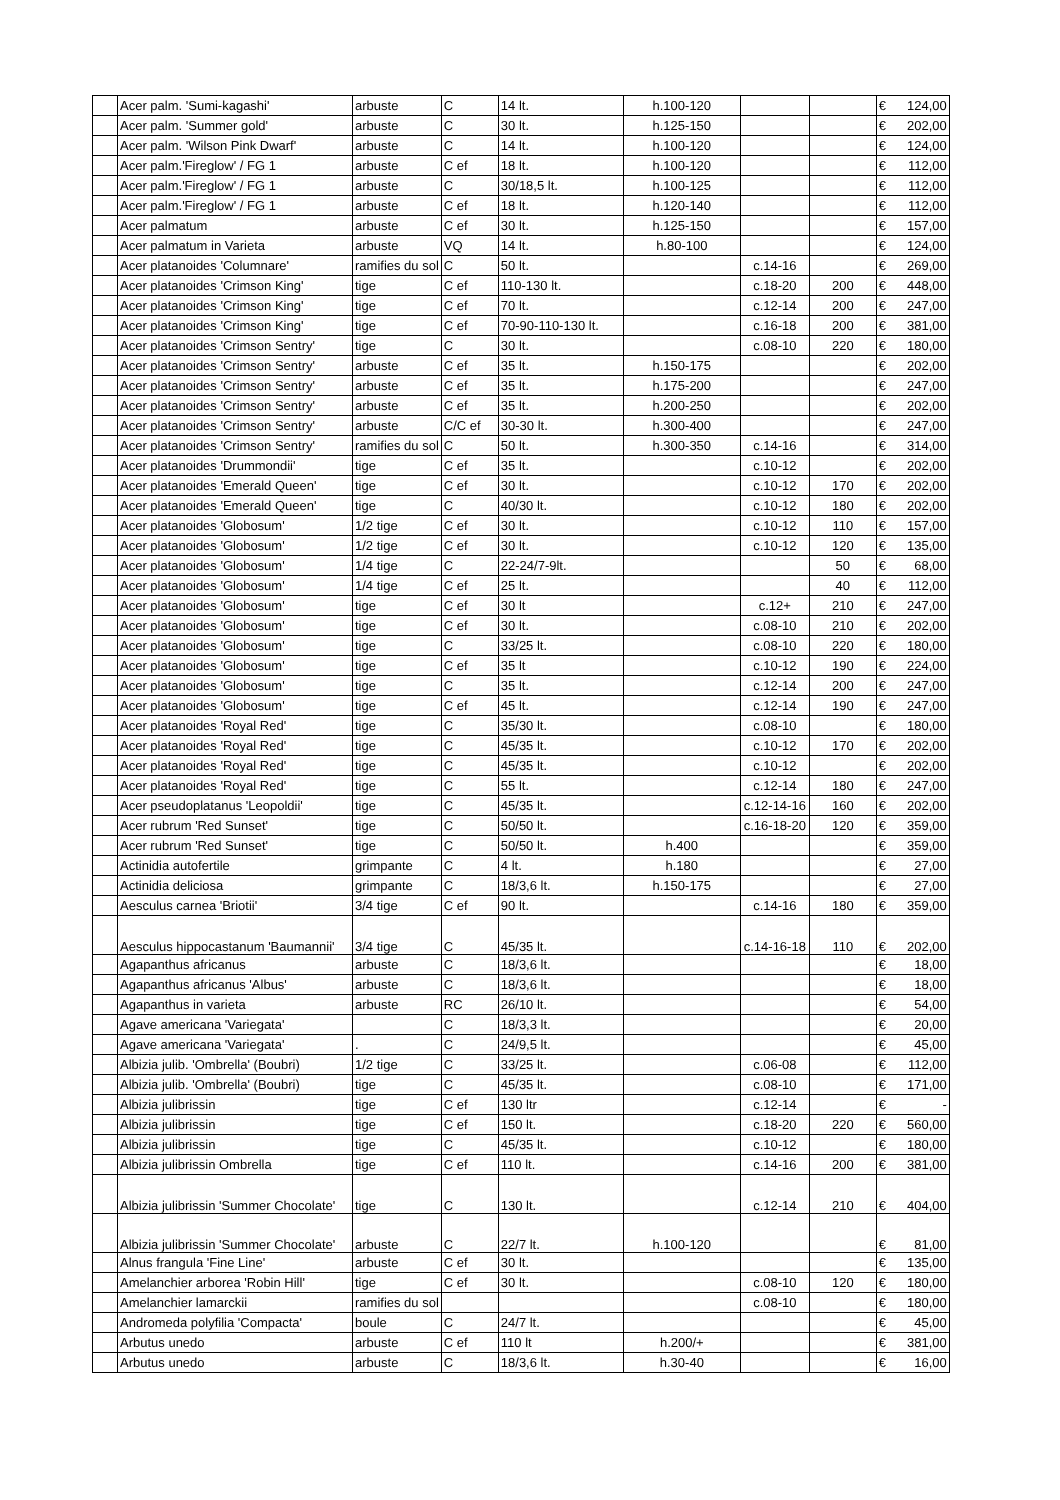| | Acer palm. 'Sumi-kagashi' | arbuste | C | 14 lt. | h.100-120 | | | € | 124,00 |
| | Acer palm. 'Summer gold' | arbuste | C | 30 lt. | h.125-150 | | | € | 202,00 |
| | Acer palm. 'Wilson Pink Dwarf' | arbuste | C | 14 lt. | h.100-120 | | | € | 124,00 |
| | Acer palm.'Fireglow' / FG 1 | arbuste | C ef | 18 lt. | h.100-120 | | | € | 112,00 |
| | Acer palm.'Fireglow' / FG 1 | arbuste | C | 30/18,5 lt. | h.100-125 | | | € | 112,00 |
| | Acer palm.'Fireglow' / FG 1 | arbuste | C ef | 18 lt. | h.120-140 | | | € | 112,00 |
| | Acer palmatum | arbuste | C ef | 30 lt. | h.125-150 | | | € | 157,00 |
| | Acer palmatum in Varieta | arbuste | VQ | 14 lt. | h.80-100 | | | € | 124,00 |
| | Acer platanoides 'Columnare' | ramifies du sol | C | 50 lt. | | c.14-16 | | € | 269,00 |
| | Acer platanoides 'Crimson King' | tige | C ef | 110-130 lt. | | c.18-20 | 200 | € | 448,00 |
| | Acer platanoides 'Crimson King' | tige | C ef | 70 lt. | | c.12-14 | 200 | € | 247,00 |
| | Acer platanoides 'Crimson King' | tige | C ef | 70-90-110-130 lt. | | c.16-18 | 200 | € | 381,00 |
| | Acer platanoides 'Crimson Sentry' | tige | C | 30 lt. | | c.08-10 | 220 | € | 180,00 |
| | Acer platanoides 'Crimson Sentry' | arbuste | C ef | 35 lt. | h.150-175 | | | € | 202,00 |
| | Acer platanoides 'Crimson Sentry' | arbuste | C ef | 35 lt. | h.175-200 | | | € | 247,00 |
| | Acer platanoides 'Crimson Sentry' | arbuste | C ef | 35 lt. | h.200-250 | | | € | 202,00 |
| | Acer platanoides 'Crimson Sentry' | arbuste | C/C ef | 30-30 lt. | h.300-400 | | | € | 247,00 |
| | Acer platanoides 'Crimson Sentry' | ramifies du sol | C | 50 lt. | h.300-350 | c.14-16 | | € | 314,00 |
| | Acer platanoides 'Drummondii' | tige | C ef | 35 lt. | | c.10-12 | | € | 202,00 |
| | Acer platanoides 'Emerald Queen' | tige | C ef | 30 lt. | | c.10-12 | 170 | € | 202,00 |
| | Acer platanoides 'Emerald Queen' | tige | C | 40/30 lt. | | c.10-12 | 180 | € | 202,00 |
| | Acer platanoides 'Globosum' | 1/2 tige | C ef | 30 lt. | | c.10-12 | 110 | € | 157,00 |
| | Acer platanoides 'Globosum' | 1/2 tige | C ef | 30 lt. | | c.10-12 | 120 | € | 135,00 |
| | Acer platanoides 'Globosum' | 1/4 tige | C | 22-24/7-9lt. | | | 50 | € | 68,00 |
| | Acer platanoides 'Globosum' | 1/4 tige | C ef | 25 lt. | | | 40 | € | 112,00 |
| | Acer platanoides 'Globosum' | tige | C ef | 30 lt | | c.12+ | 210 | € | 247,00 |
| | Acer platanoides 'Globosum' | tige | C ef | 30 lt. | | c.08-10 | 210 | € | 202,00 |
| | Acer platanoides 'Globosum' | tige | C | 33/25 lt. | | c.08-10 | 220 | € | 180,00 |
| | Acer platanoides 'Globosum' | tige | C ef | 35 lt | | c.10-12 | 190 | € | 224,00 |
| | Acer platanoides 'Globosum' | tige | C | 35 lt. | | c.12-14 | 200 | € | 247,00 |
| | Acer platanoides 'Globosum' | tige | C ef | 45 lt. | | c.12-14 | 190 | € | 247,00 |
| | Acer platanoides 'Royal Red' | tige | C | 35/30 lt. | | c.08-10 | | € | 180,00 |
| | Acer platanoides 'Royal Red' | tige | C | 45/35 lt. | | c.10-12 | 170 | € | 202,00 |
| | Acer platanoides 'Royal Red' | tige | C | 45/35 lt. | | c.10-12 | | € | 202,00 |
| | Acer platanoides 'Royal Red' | tige | C | 55 lt. | | c.12-14 | 180 | € | 247,00 |
| | Acer pseudoplatanus 'Leopoldii' | tige | C | 45/35 lt. | | c.12-14-16 | 160 | € | 202,00 |
| | Acer rubrum 'Red Sunset' | tige | C | 50/50 lt. | | c.16-18-20 | 120 | € | 359,00 |
| | Acer rubrum 'Red Sunset' | tige | C | 50/50 lt. | h.400 | | | € | 359,00 |
| | Actinidia autofertile | grimpante | C | 4 lt. | h.180 | | | € | 27,00 |
| | Actinidia deliciosa | grimpante | C | 18/3,6 lt. | h.150-175 | | | € | 27,00 |
| | Aesculus carnea 'Briotii' | 3/4 tige | C ef | 90 lt. | | c.14-16 | 180 | € | 359,00 |
| | Aesculus hippocastanum 'Baumannii' | 3/4 tige | C | 45/35 lt. | | c.14-16-18 | 110 | € | 202,00 |
| | Agapanthus africanus | arbuste | C | 18/3,6 lt. | | | | € | 18,00 |
| | Agapanthus africanus 'Albus' | arbuste | C | 18/3,6 lt. | | | | € | 18,00 |
| | Agapanthus in varieta | arbuste | RC | 26/10 lt. | | | | € | 54,00 |
| | Agave americana 'Variegata' | | C | 18/3,3 lt. | | | | € | 20,00 |
| | Agave americana 'Variegata' | . | C | 24/9,5 lt. | | | | € | 45,00 |
| | Albizia julib. 'Ombrella' (Boubri) | 1/2 tige | C | 33/25 lt. | | c.06-08 | | € | 112,00 |
| | Albizia julib. 'Ombrella' (Boubri) | tige | C | 45/35 lt. | | c.08-10 | | € | 171,00 |
| | Albizia julibrissin | tige | C ef | 130 ltr | | c.12-14 | | € | - |
| | Albizia julibrissin | tige | C ef | 150 lt. | | c.18-20 | 220 | € | 560,00 |
| | Albizia julibrissin | tige | C | 45/35 lt. | | c.10-12 | | € | 180,00 |
| | Albizia julibrissin Ombrella | tige | C ef | 110 lt. | | c.14-16 | 200 | € | 381,00 |
| | Albizia julibrissin 'Summer Chocolate' | tige | C | 130 lt. | | c.12-14 | 210 | € | 404,00 |
| | Albizia julibrissin 'Summer Chocolate' | arbuste | C | 22/7 lt. | h.100-120 | | | € | 81,00 |
| | Alnus frangula 'Fine Line' | arbuste | C ef | 30 lt. | | | | € | 135,00 |
| | Amelanchier arborea 'Robin Hill' | tige | C ef | 30 lt. | | c.08-10 | 120 | € | 180,00 |
| | Amelanchier lamarckii | ramifies du sol | | | | c.08-10 | | € | 180,00 |
| | Andromeda polyfilia 'Compacta' | boule | C | 24/7 lt. | | | | € | 45,00 |
| | Arbutus unedo | arbuste | C ef | 110 lt | h.200/+ | | | € | 381,00 |
| | Arbutus unedo | arbuste | C | 18/3,6 lt. | h.30-40 | | | € | 16,00 |